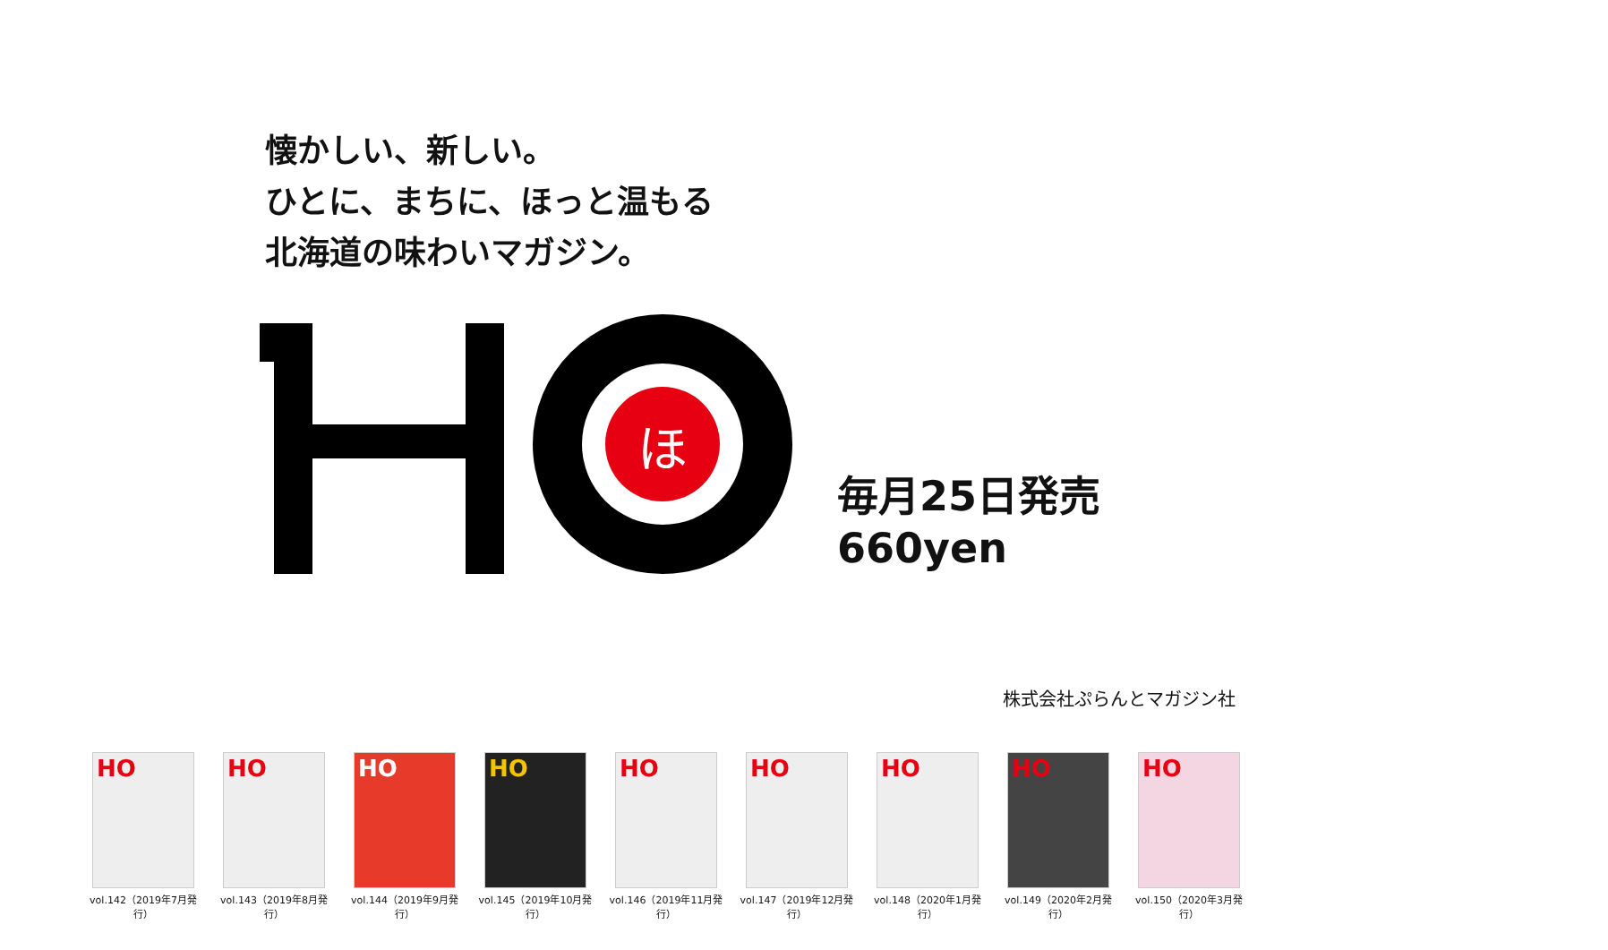懐かしい、新しい。
ひとに、まちに、ほっと温もる
北海道の味わいマガジン。
ほ
毎月25日発売
660yen
株式会社ぷらんとマガジン社
HO
vol.142（2019年7月発行）
HO
vol.143（2019年8月発行）
HO
vol.144（2019年9月発行）
HO
vol.145（2019年10月発行）
HO
vol.146（2019年11月発行）
HO
vol.147（2019年12月発行）
HO
vol.148（2020年1月発行）
HO
vol.149（2020年2月発行）
HO
vol.150（2020年3月発行）